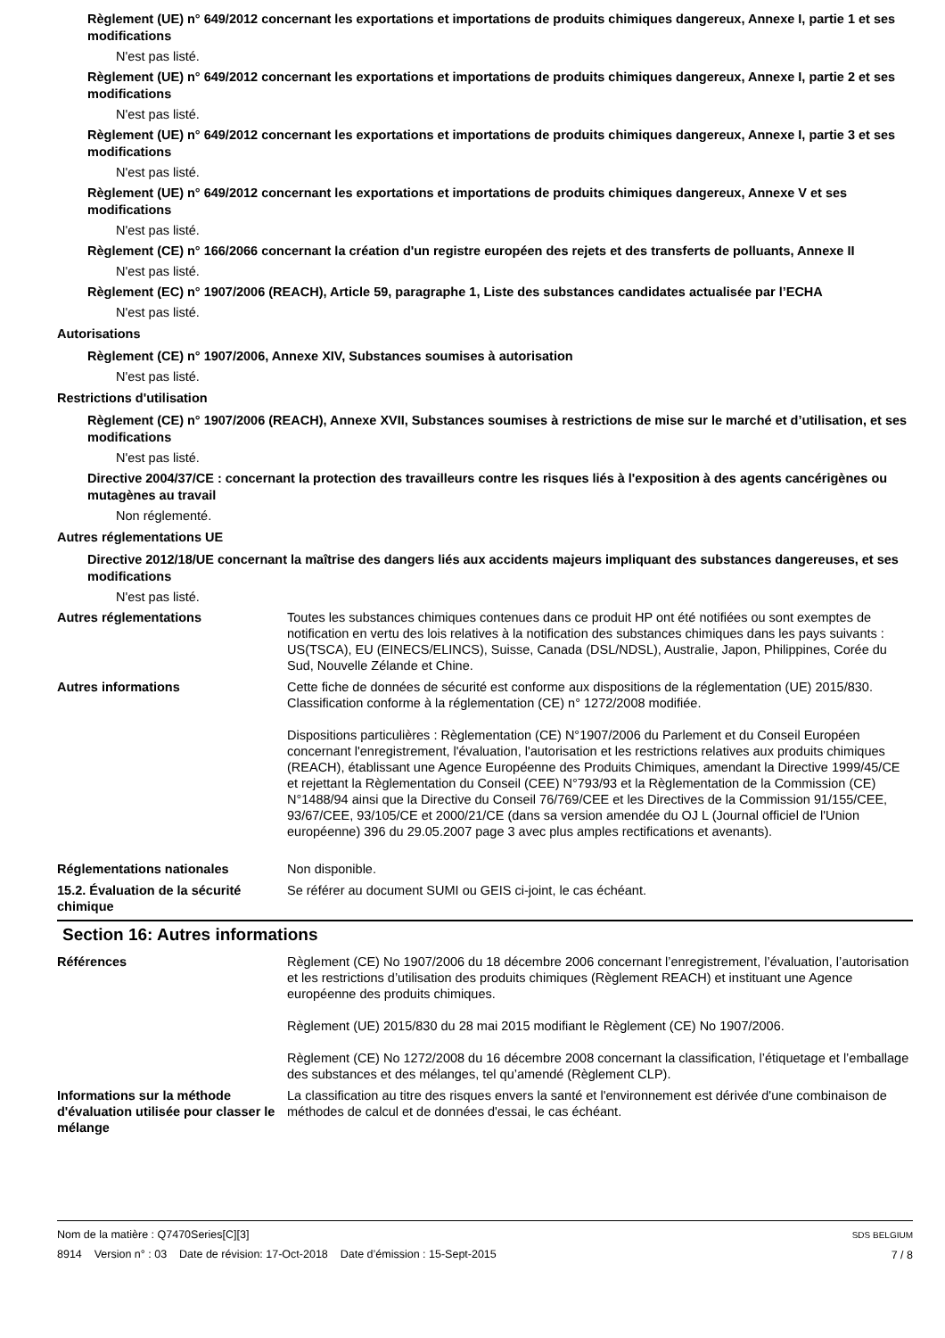Règlement (UE) n° 649/2012 concernant les exportations et importations de produits chimiques dangereux, Annexe I, partie 1 et ses modifications
N'est pas listé.
Règlement (UE) n° 649/2012 concernant les exportations et importations de produits chimiques dangereux, Annexe I, partie 2 et ses modifications
N'est pas listé.
Règlement (UE) n° 649/2012 concernant les exportations et importations de produits chimiques dangereux, Annexe I, partie 3 et ses modifications
N'est pas listé.
Règlement (UE) n° 649/2012 concernant les exportations et importations de produits chimiques dangereux, Annexe V et ses modifications
N'est pas listé.
Règlement (CE) n° 166/2066 concernant la création d'un registre européen des rejets et des transferts de polluants, Annexe II
N'est pas listé.
Règlement (EC) n° 1907/2006 (REACH), Article 59, paragraphe 1, Liste des substances candidates actualisée par l’ECHA
N'est pas listé.
Autorisations
Règlement (CE) n° 1907/2006, Annexe XIV, Substances soumises à autorisation
N'est pas listé.
Restrictions d'utilisation
Règlement (CE) n° 1907/2006 (REACH), Annexe XVII, Substances soumises à restrictions de mise sur le marché et d’utilisation, et ses modifications
N'est pas listé.
Directive 2004/37/CE : concernant la protection des travailleurs contre les risques liés à l'exposition à des agents cancérigènes ou mutagènes au travail
Non réglementé.
Autres réglementations UE
Directive 2012/18/UE concernant la maîtrise des dangers liés aux accidents majeurs impliquant des substances dangereuses, et ses modifications
N'est pas listé.
Autres réglementations Toutes les substances chimiques contenues dans ce produit HP ont été notifiées ou sont exemptes de notification en vertu des lois relatives à la notification des substances chimiques dans les pays suivants : US(TSCA), EU (EINECS/ELINCS), Suisse, Canada (DSL/NDSL), Australie, Japon, Philippines, Corée du Sud, Nouvelle Zélande et Chine.
Autres informations Cette fiche de données de sécurité est conforme aux dispositions de la réglementation (UE) 2015/830. Classification conforme à la réglementation (CE) n° 1272/2008 modifiée.
Dispositions particulières : Règlementation (CE) N°1907/2006 du Parlement et du Conseil Européen concernant l'enregistrement, l'évaluation, l'autorisation et les restrictions relatives aux produits chimiques (REACH), établissant une Agence Européenne des Produits Chimiques, amendant la Directive 1999/45/CE et rejettant la Règlementation du Conseil (CEE) N°793/93 et la Règlementation de la Commission (CE) N°1488/94 ainsi que la Directive du Conseil 76/769/CEE et les Directives de la Commission 91/155/CEE, 93/67/CEE, 93/105/CE et 2000/21/CE (dans sa version amendée du OJ L (Journal officiel de l'Union européenne) 396 du 29.05.2007 page 3 avec plus amples rectifications et avenants).
Réglementations nationales Non disponible.
15.2. Évaluation de la sécurité chimique
Se référer au document SUMI ou GEIS ci-joint, le cas échéant.
Section 16: Autres informations
Références Règlement (CE) No 1907/2006 du 18 décembre 2006 concernant l’enregistrement, l’évaluation, l’autorisation et les restrictions d’utilisation des produits chimiques (Règlement REACH) et instituant une Agence européenne des produits chimiques.
Règlement (UE) 2015/830 du 28 mai 2015 modifiant le Règlement (CE) No 1907/2006.
Règlement (CE) No 1272/2008 du 16 décembre 2008 concernant la classification, l’étiquetage et l’emballage des substances et des mélanges, tel qu’amendé (Règlement CLP).
Informations sur la méthode d'évaluation utilisée pour classer le mélange
La classification au titre des risques envers la santé et l'environnement est dérivée d'une combinaison de méthodes de calcul et de données d'essai, le cas échéant.
Nom de la matière : Q7470Series[C][3]
8914 Version n° : 03 Date de révision: 17-Oct-2018 Date d’émission : 15-Sept-2015
SDS BELGIUM
7 / 8